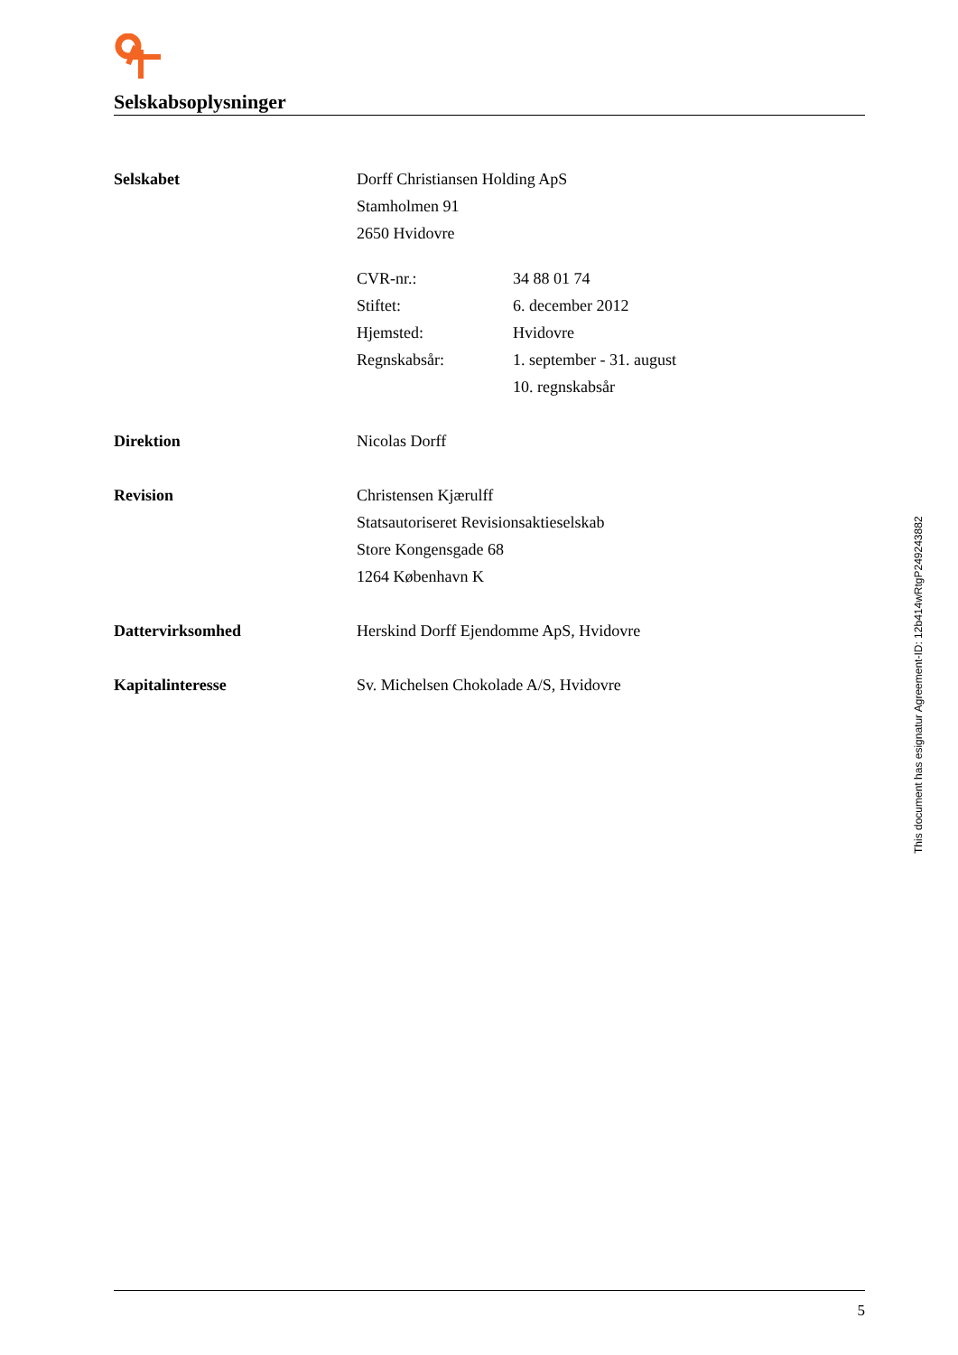Selskabsoplysninger
Selskabet Dorff Christiansen Holding ApS
Stamholmen 91
2650 Hvidovre
CVR-nr.:
Stiftet:
Hjemsted:
Regnskabsår:
34 88 01 74
6. december 2012
Hvidovre
1. september - 31. august
10. regnskabsår
Direktion Nicolas Dorff
Revision Christensen Kjærulff
Statsautoriseret Revisionsaktieselskab
Store Kongensgade 68
1264 København K
Dattervirksomhed Herskind Dorff Ejendomme ApS, Hvidovre
Kapitalinteresse Sv. Michelsen Chokolade A/S, Hvidovre
This document has esignatur Agreement-ID: 12b414wRtgP249243882
5